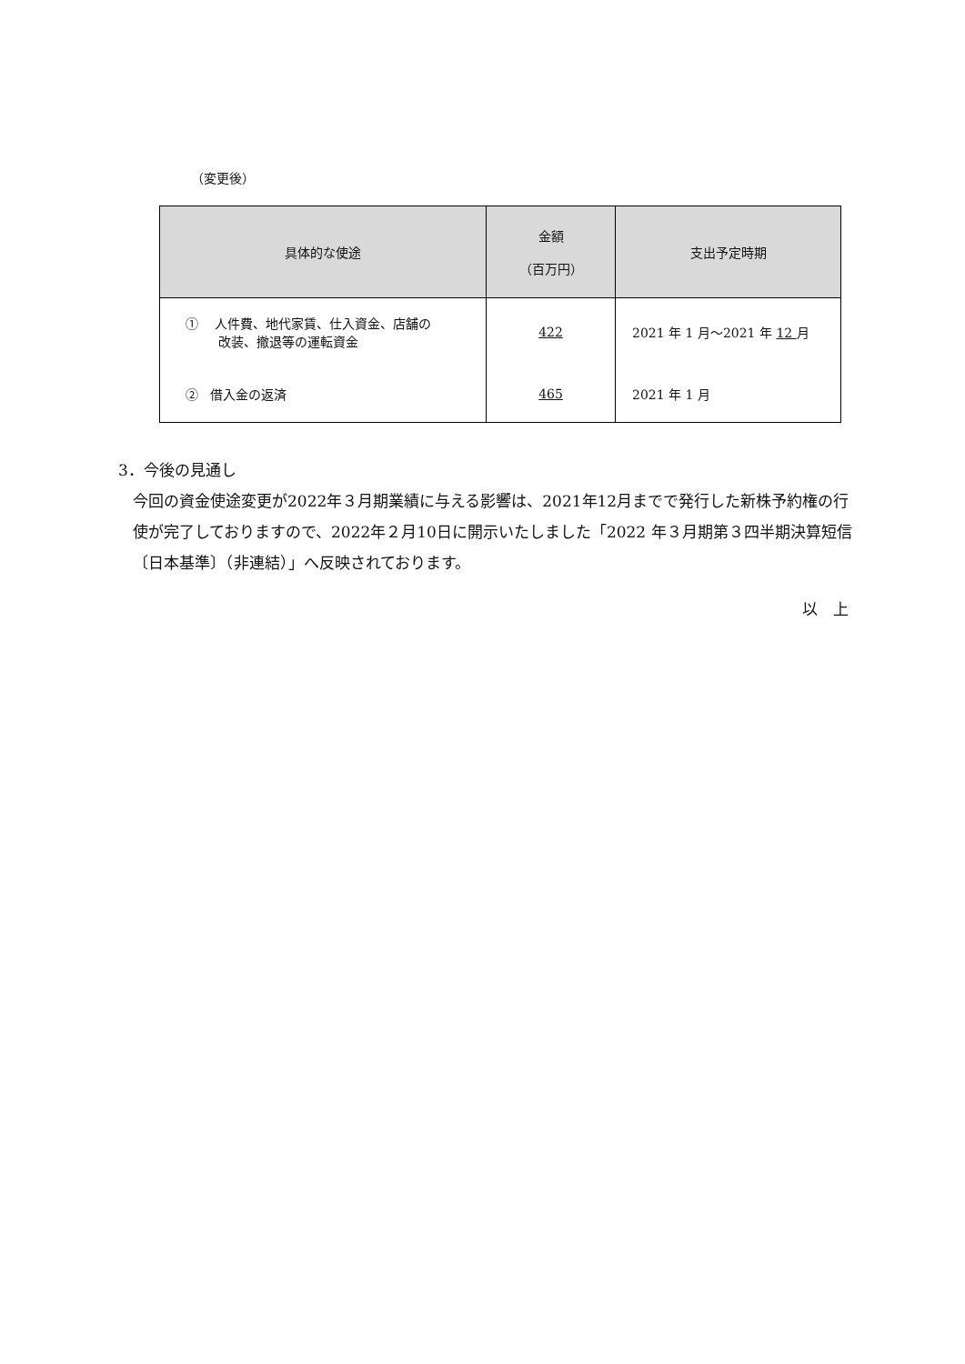（変更後）
| 具体的な使途 | 金額 （百万円） | 支出予定時期 |
| --- | --- | --- |
| ① 人件費、地代家賃、仕入資金、店舗の 改装、撤退等の運転資金 | 422 | 2021 年 1 月～2021 年 12 月 |
| ② 借入金の返済 | 465 | 2021 年 1 月 |
3．今後の見通し
今回の資金使途変更が2022年３月期業績に与える影響は、2021年12月までで発行した新株予約権の行使が完了しておりますので、2022年２月10日に開示いたしました「2022 年３月期第３四半期決算短信〔日本基準〕（非連結）」へ反映されております。
以　上